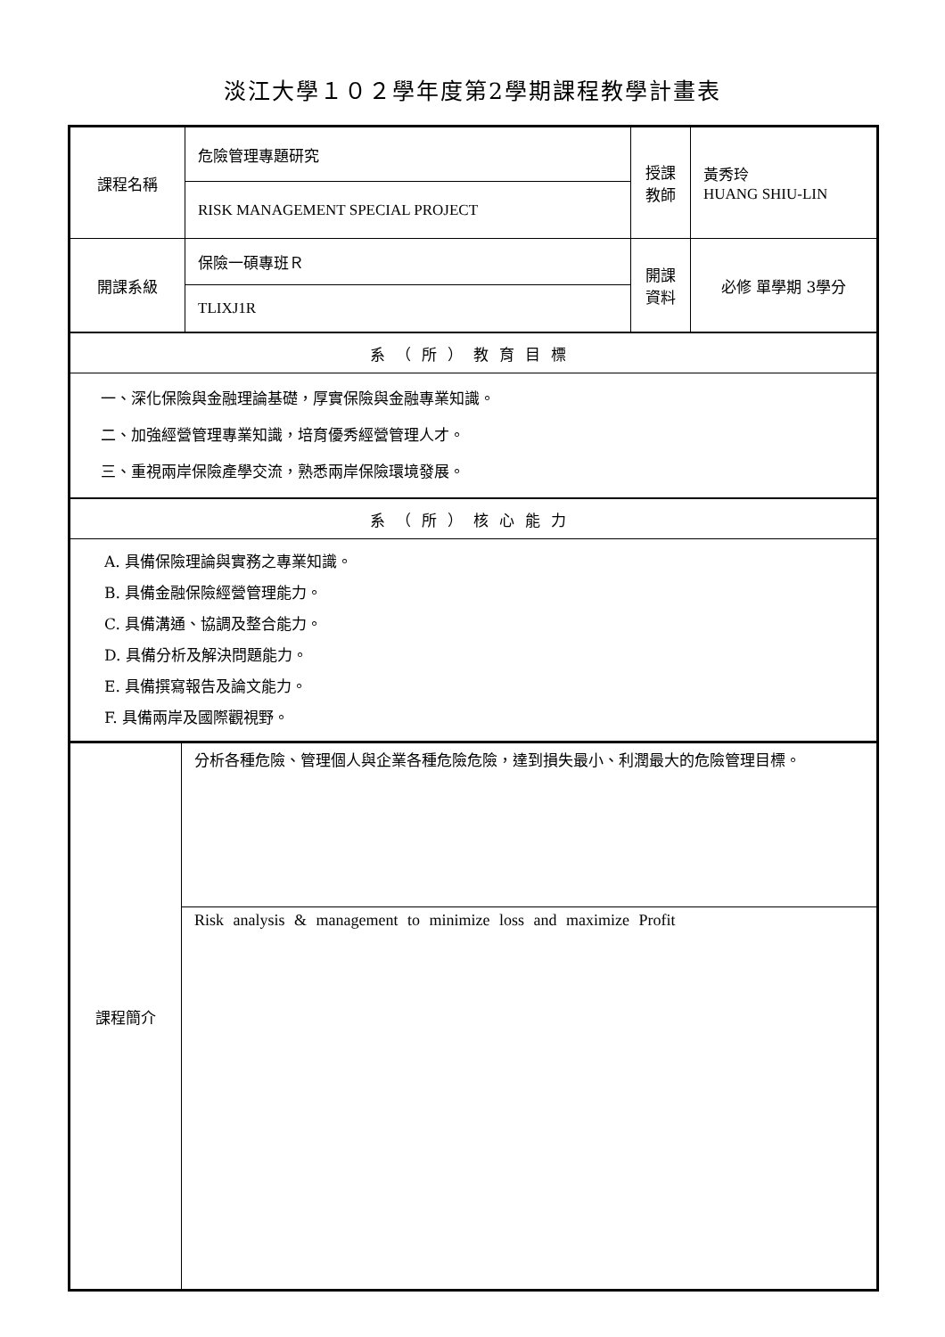淡江大學１０２學年度第2學期課程教學計畫表
| 課程名稱 | 危險管理專題研究 | 授課教師 | 黃秀玲 HUANG SHIU-LIN |
| | RISK MANAGEMENT SPECIAL PROJECT | | |
| 開課系級 | 保險一碩專班Ｒ | 開課資料 | 必修 單學期 3學分 |
| | TLIXJ1R | | |
| 系（所）教育目標 | | | |
| 一、深化保險與金融理論基礎，厚實保險與金融專業知識。 二、加強經營管理專業知識，培育優秀經營管理人才。 三、重視兩岸保險產學交流，熟悉兩岸保險環境發展。 | | | |
| 系（所）核心能力 | | | |
| A. 具備保險理論與實務之專業知識。 B. 具備金融保險經營管理能力。 C. 具備溝通、協調及整合能力。 D. 具備分析及解決問題能力。 E. 具備撰寫報告及論文能力。 F. 具備兩岸及國際觀視野。 | | | |
| 課程簡介 | 分析各種危險、管理個人與企業各種危險危險，達到損失最小、利潤最大的危險管理目標。 |
| | Risk analysis & management to minimize loss and maximize Profit |